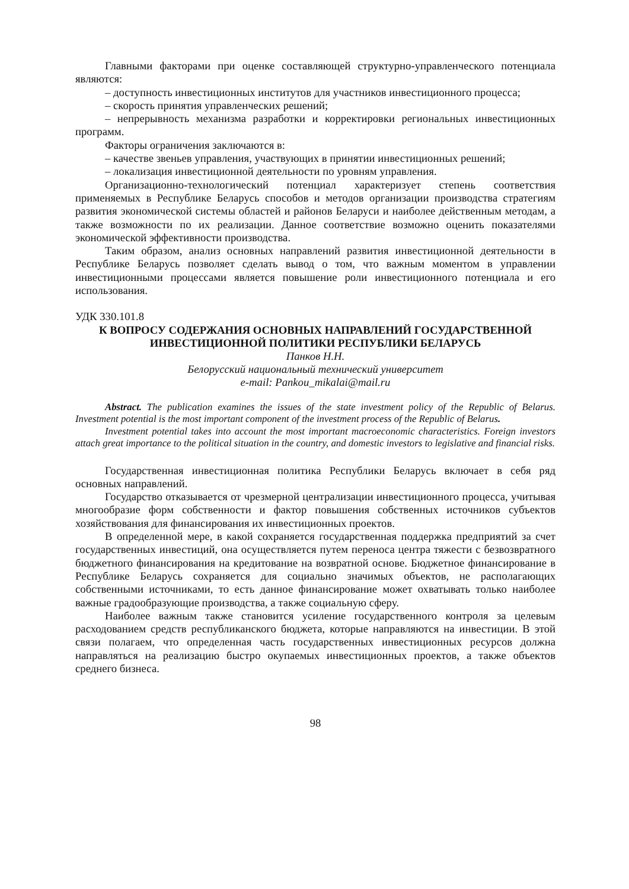Главными факторами при оценке составляющей структурно-управленческого потенциала являются:
– доступность инвестиционных институтов для участников инвестиционного процесса;
– скорость принятия управленческих решений;
– непрерывность механизма разработки и корректировки региональных инвестиционных программ.
Факторы ограничения заключаются в:
– качестве звеньев управления, участвующих в принятии инвестиционных решений;
– локализация инвестиционной деятельности по уровням управления.
Организационно-технологический потенциал характеризует степень соответствия применяемых в Республике Беларусь способов и методов организации производства стратегиям развития экономической системы областей и районов Беларуси и наиболее действенным методам, а также возможности по их реализации. Данное соответствие возможно оценить показателями экономической эффективности производства.
Таким образом, анализ основных направлений развития инвестиционной деятельности в Республике Беларусь позволяет сделать вывод о том, что важным моментом в управлении инвестиционными процессами является повышение роли инвестиционного потенциала и его использования.
УДК 330.101.8
К ВОПРОСУ СОДЕРЖАНИЯ ОСНОВНЫХ НАПРАВЛЕНИЙ ГОСУДАРСТВЕННОЙ ИНВЕСТИЦИОННОЙ ПОЛИТИКИ РЕСПУБЛИКИ БЕЛАРУСЬ
Панков Н.Н.
Белорусский национальный технический университет
e-mail: Pankou_mikalai@mail.ru
Abstract. The publication examines the issues of the state investment policy of the Republic of Belarus. Investment potential is the most important component of the investment process of the Republic of Belarus.
Investment potential takes into account the most important macroeconomic characteristics. Foreign investors attach great importance to the political situation in the country, and domestic investors to legislative and financial risks.
Государственная инвестиционная политика Республики Беларусь включает в себя ряд основных направлений.
Государство отказывается от чрезмерной централизации инвестиционного процесса, учитывая многообразие форм собственности и фактор повышения собственных источников субъектов хозяйствования для финансирования их инвестиционных проектов.
В определенной мере, в какой сохраняется государственная поддержка предприятий за счет государственных инвестиций, она осуществляется путем переноса центра тяжести с безвозвратного бюджетного финансирования на кредитование на возвратной основе. Бюджетное финансирование в Республике Беларусь сохраняется для социально значимых объектов, не располагающих собственными источниками, то есть данное финансирование может охватывать только наиболее важные градообразующие производства, а также социальную сферу.
Наиболее важным также становится усиление государственного контроля за целевым расходованием средств республиканского бюджета, которые направляются на инвестиции. В этой связи полагаем, что определенная часть государственных инвестиционных ресурсов должна направляться на реализацию быстро окупаемых инвестиционных проектов, а также объектов среднего бизнеса.
98